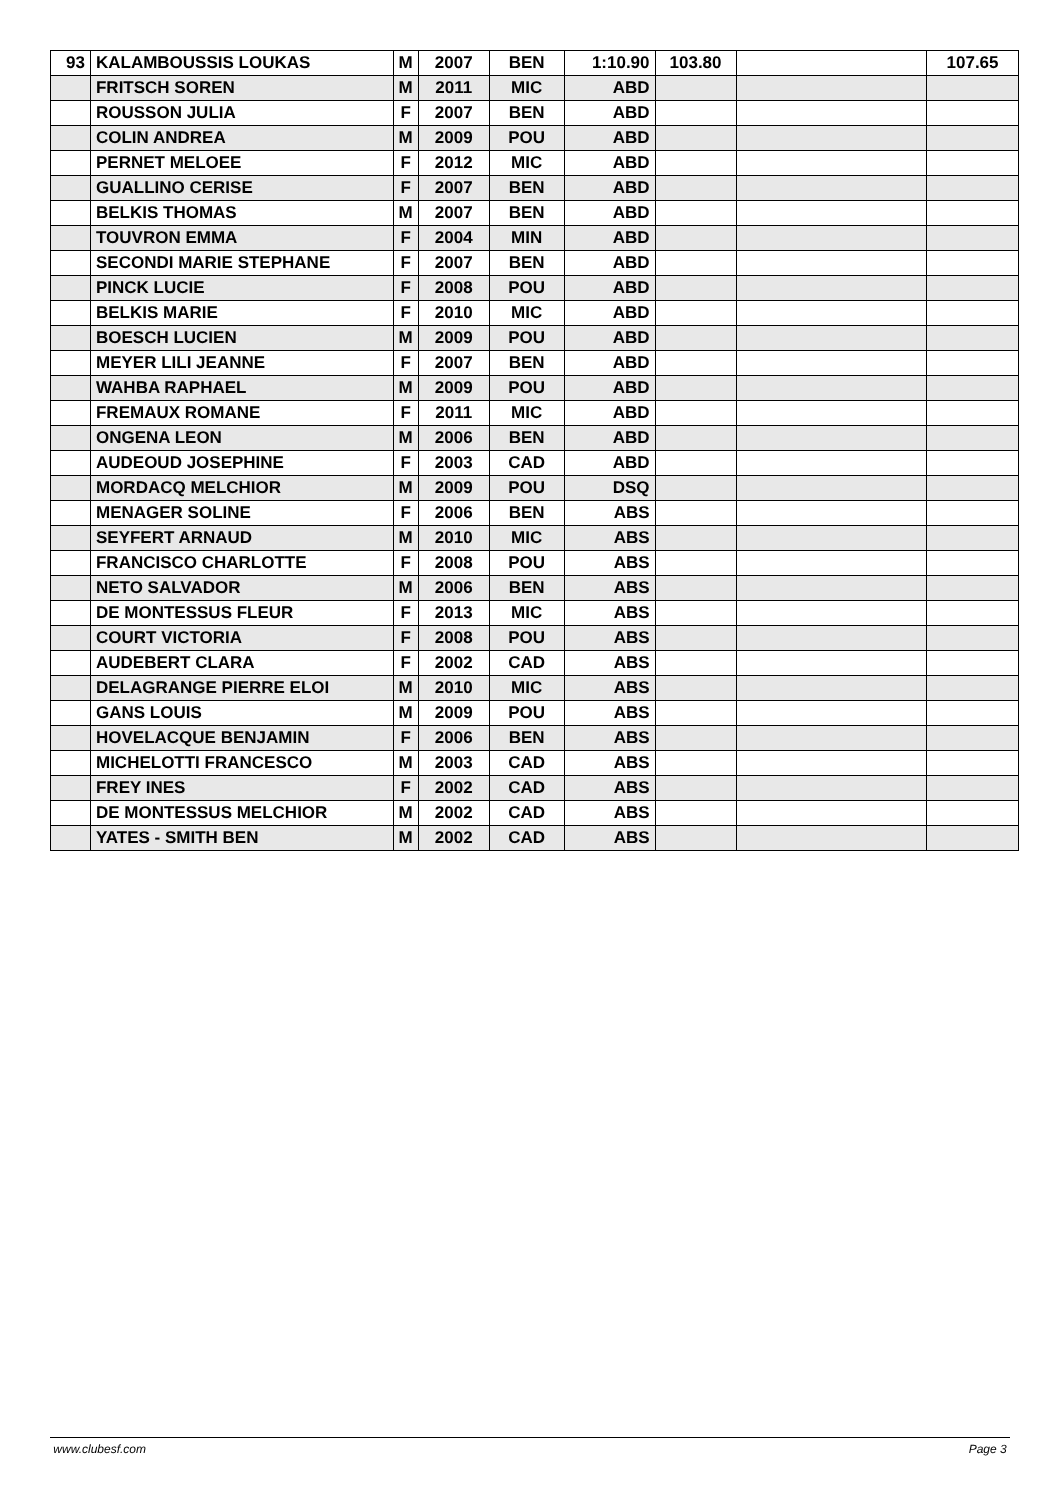| 93 | KALAMBOUSSIS LOUKAS | M | 2007 | BEN | 1:10.90 | 103.80 | | 107.65 |
| | FRITSCH SOREN | M | 2011 | MIC | ABD | | | |
| | ROUSSON JULIA | F | 2007 | BEN | ABD | | | |
| | COLIN ANDREA | M | 2009 | POU | ABD | | | |
| | PERNET MELOEE | F | 2012 | MIC | ABD | | | |
| | GUALLINO CERISE | F | 2007 | BEN | ABD | | | |
| | BELKIS THOMAS | M | 2007 | BEN | ABD | | | |
| | TOUVRON EMMA | F | 2004 | MIN | ABD | | | |
| | SECONDI MARIE STEPHANE | F | 2007 | BEN | ABD | | | |
| | PINCK LUCIE | F | 2008 | POU | ABD | | | |
| | BELKIS MARIE | F | 2010 | MIC | ABD | | | |
| | BOESCH LUCIEN | M | 2009 | POU | ABD | | | |
| | MEYER LILI JEANNE | F | 2007 | BEN | ABD | | | |
| | WAHBA RAPHAEL | M | 2009 | POU | ABD | | | |
| | FREMAUX ROMANE | F | 2011 | MIC | ABD | | | |
| | ONGENA LEON | M | 2006 | BEN | ABD | | | |
| | AUDEOUD JOSEPHINE | F | 2003 | CAD | ABD | | | |
| | MORDACQ MELCHIOR | M | 2009 | POU | DSQ | | | |
| | MENAGER SOLINE | F | 2006 | BEN | ABS | | | |
| | SEYFERT ARNAUD | M | 2010 | MIC | ABS | | | |
| | FRANCISCO CHARLOTTE | F | 2008 | POU | ABS | | | |
| | NETO SALVADOR | M | 2006 | BEN | ABS | | | |
| | DE MONTESSUS FLEUR | F | 2013 | MIC | ABS | | | |
| | COURT VICTORIA | F | 2008 | POU | ABS | | | |
| | AUDEBERT CLARA | F | 2002 | CAD | ABS | | | |
| | DELAGRANGE PIERRE ELOI | M | 2010 | MIC | ABS | | | |
| | GANS LOUIS | M | 2009 | POU | ABS | | | |
| | HOVELACQUE BENJAMIN | F | 2006 | BEN | ABS | | | |
| | MICHELOTTI FRANCESCO | M | 2003 | CAD | ABS | | | |
| | FREY INES | F | 2002 | CAD | ABS | | | |
| | DE MONTESSUS MELCHIOR | M | 2002 | CAD | ABS | | | |
| | YATES - SMITH BEN | M | 2002 | CAD | ABS | | | |
www.clubesf.com Page 3